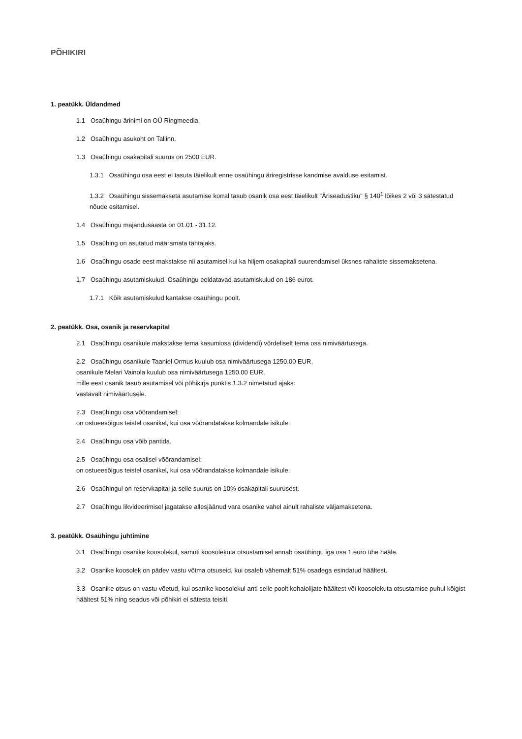PÕHIKIRI
1. peatükk. Üldandmed
1.1 Osaühingu ärinimi on OÜ Ringmeedia.
1.2 Osaühingu asukoht on Tallinn.
1.3 Osaühingu osakapitali suurus on 2500 EUR.
1.3.1 Osaühingu osa eest ei tasuta täielikult enne osaühingu äriregistrisse kandmise avalduse esitamist.
1.3.2 Osaühingu sissemakseta asutamise korral tasub osanik osa eest täielikult "Äriseadustiku" § 140<sup>1</sup> lõikes 2 või 3 sätestatud nõude esitamisel.
1.4 Osaühingu majandusaasta on 01.01 - 31.12.
1.5 Osaühing on asutatud määramata tähtajaks.
1.6 Osaühingu osade eest makstakse nii asutamisel kui ka hiljem osakapitali suurendamisel üksnes rahaliste sissemaksetena.
1.7 Osaühingu asutamiskulud. Osaühingu eeldatavad asutamiskulud on 186 eurot.
1.7.1 Kõik asutamiskulud kantakse osaühingu poolt.
2. peatükk. Osa, osanik ja reservkapital
2.1 Osaühingu osanikule makstakse tema kasumiosa (dividendi) võrdeliselt tema osa nimiväärtusega.
2.2 Osaühingu osanikule Taaniel Ormus kuulub osa nimiväärtusega 1250.00 EUR,
osanikule Melari Vainola kuulub osa nimiväärtusega 1250.00 EUR,
mille eest osanik tasub asutamisel või põhikirja punktis 1.3.2 nimetatud ajaks:
vastavalt nimiväärtusele.
2.3 Osaühingu osa võõrandamisel:
on ostueesõigus teistel osanikel, kui osa võõrandatakse kolmandale isikule.
2.4 Osaühingu osa võib pantida.
2.5 Osaühingu osa osalisel võõrandamisel:
on ostueesõigus teistel osanikel, kui osa võõrandatakse kolmandale isikule.
2.6 Osaühingul on reservkapital ja selle suurus on 10% osakapitali suurusest.
2.7 Osaühingu likvideerimisel jagatakse allesjäänud vara osanike vahel ainult rahaliste väljamaksetena.
3. peatükk. Osaühingu juhtimine
3.1 Osaühingu osanike koosolekul, samuti koosolekuta otsustamisel annab osaühingu iga osa 1 euro ühe hääle.
3.2 Osanike koosolek on pädev vastu võtma otsuseid, kui osaleb vähemalt 51% osadega esindatud häältest.
3.3 Osanike otsus on vastu võetud, kui osanike koosolekul anti selle poolt kohalolijate häältest või koosolekuta otsustamise puhul kõigist häältest 51% ning seadus või põhikiri ei sätesta teisiti.